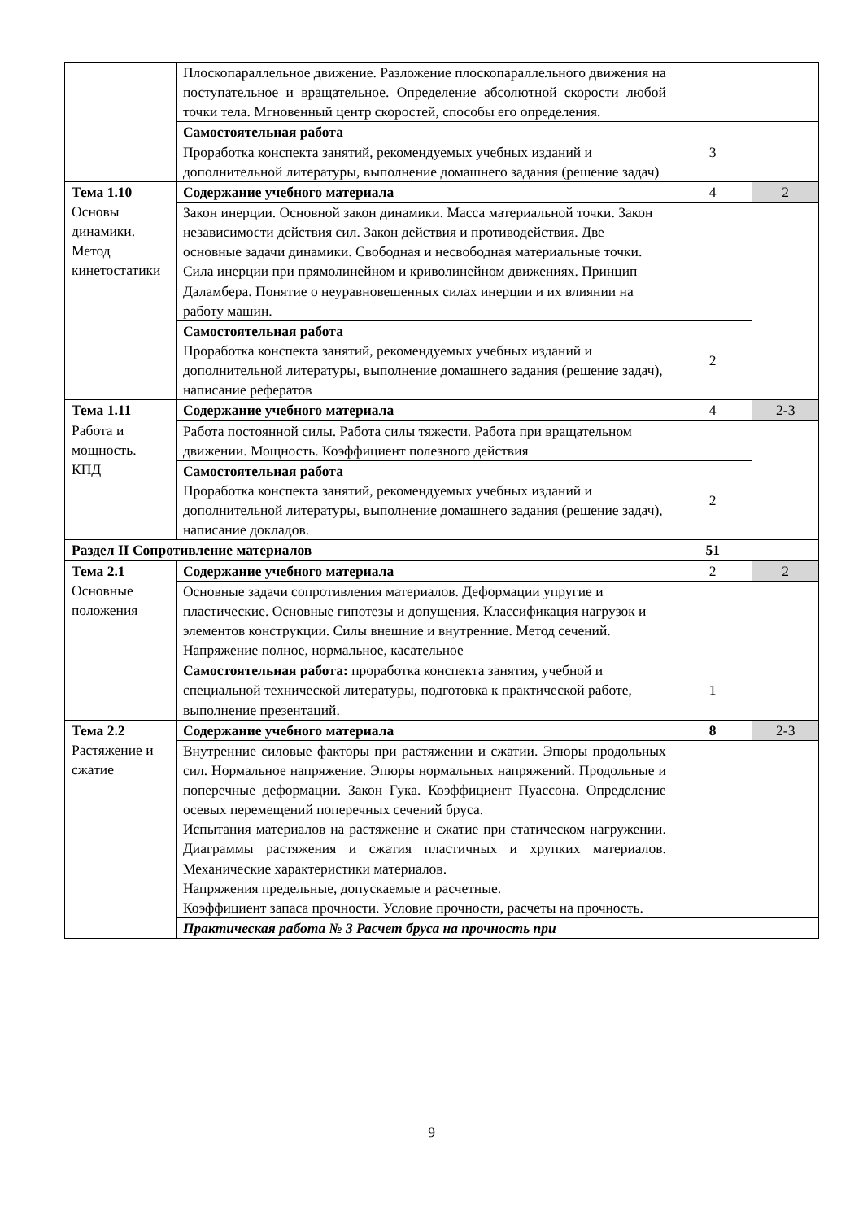| | Плоскопараллельное движение. Разложение плоскопараллельного движения на поступательное и вращательное. Определение абсолютной скорости любой точки тела. Мгновенный центр скоростей, способы его определения. | | |
| | Самостоятельная работа Проработка конспекта занятий, рекомендуемых учебных изданий и дополнительной литературы, выполнение домашнего задания (решение задач) | 3 | |
| Тема 1.10 Основы динамики. Метод кинетостатики | Содержание учебного материала | 4 | 2 |
| | Закон инерции. Основной закон динамики. Масса материальной точки. Закон независимости действия сил. Закон действия и противодействия. Две основные задачи динамики. Свободная и несвободная материальные точки. Сила инерции при прямолинейном и криволинейном движениях. Принцип Даламбера. Понятие о неуравновешенных силах инерции и их влиянии на работу машин. | | |
| | Самостоятельная работа Проработка конспекта занятий, рекомендуемых учебных изданий и дополнительной литературы, выполнение домашнего задания (решение задач), написание рефератов | 2 | |
| Тема 1.11 Работа и мощность. КПД | Содержание учебного материала | 4 | 2-3 |
| | Работа постоянной силы. Работа силы тяжести. Работа при вращательном движении. Мощность. Коэффициент полезного действия | | |
| | Самостоятельная работа Проработка конспекта занятий, рекомендуемых учебных изданий и дополнительной литературы, выполнение домашнего задания (решение задач), написание докладов. | 2 | |
| Раздел II Сопротивление материалов | | 51 | |
| Тема 2.1 Основные положения | Содержание учебного материала | 2 | 2 |
| | Основные задачи сопротивления материалов. Деформации упругие и пластические. Основные гипотезы и допущения. Классификация нагрузок и элементов конструкции. Силы внешние и внутренние. Метод сечений. Напряжение полное, нормальное, касательное | | |
| | Самостоятельная работа: проработка конспекта занятия, учебной и специальной технической литературы, подготовка к практической работе, выполнение презентаций. | 1 | |
| Тема 2.2 Растяжение и сжатие | Содержание учебного материала | 8 | 2-3 |
| | Внутренние силовые факторы при растяжении и сжатии. Эпюры продольных сил. Нормальное напряжение. Эпюры нормальных напряжений. Продольные и поперечные деформации. Закон Гука. Коэффициент Пуассона. Определение осевых перемещений поперечных сечений бруса. Испытания материалов на растяжение и сжатие при статическом нагружении. Диаграммы растяжения и сжатия пластичных и хрупких материалов. Механические характеристики материалов. Напряжения предельные, допускаемые и расчетные. Коэффициент запаса прочности. Условие прочности, расчеты на прочность. | | |
| | Практическая работа № 3 Расчет бруса на прочность при | | |
9